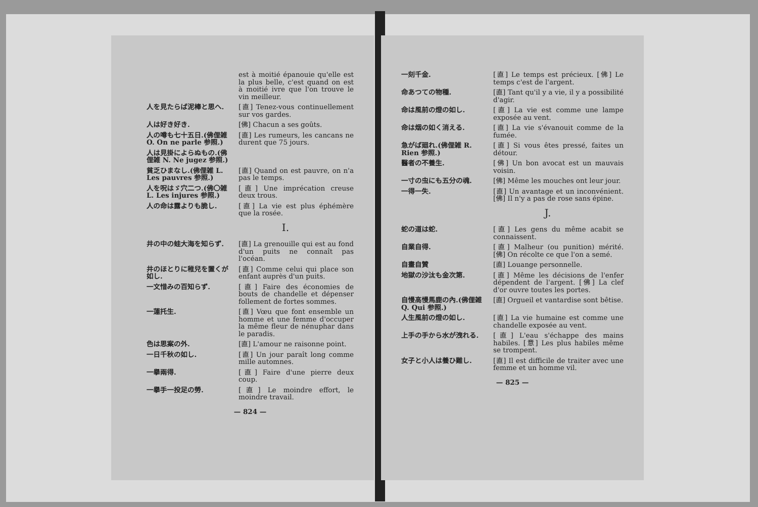est à moitié épanouie qu'elle est la plus belle, c'est quand on est à moitié ivre que l'on trouve le vin meilleur.
人を見たらば泥棒と思へ. [直] Tenez-vous continuellement sur vos gardes.
人は好き好き. [佛] Chacun a ses goûts.
人の噂も七十五日.(佛俚雑 O. On ne parle 参照.)
[直] Les rumeurs, les cancans ne durent que 75 jours.
人は見掛によらぬもの.(佛俚雑 N. Ne jugez 参照.)
貧乏ひまなし.(佛俚雑 L. Les pauvres 参照.)
[直] Quand on est pauvre, on n'a pas le temps.
人を呪はゞ穴二つ.(佛〇雑 L. Les injures 参照.)
[直] Une imprécation creuse deux trous.
人の命は露よりも脆し. [直] La vie est plus éphémère que la rosée.
I.
井の中の蛙大海を知らず. [直] La grenouille qui est au fond d'un puits ne connaît pas l'océan.
井のほとりに稚兒を置くが如し.
[直] Comme celui qui place son enfant auprès d'un puits.
一文惜みの百知らず. [直] Faire des économies de bouts de chandelle et dépenser follement de fortes sommes.
一蓮托生. [直] Vœu que font ensemble un homme et une femme d'occuper la même fleur de nénuphar dans le paradis.
色は思案の外. [直] L'amour ne raisonne point.
一日千秋の如し. [直] Un jour paraît long comme mille automnes.
一擧兩得. [直] Faire d'une pierre deux coup.
一擧手一投足の勞. [直] Le moindre effort, le moindre travail.
— 824 —
一刻千金. [直] Le temps est précieux. [佛] Le temps c'est de l'argent.
命あつての物種. [直] Tant qu'il y a vie, il y a possibilité d'agir.
命は風前の燈の如し. [直] La vie est comme une lampe exposée au vent.
命は烟の如く消える. [直] La vie s'évanouit comme de la fumée.
急がば廻れ.(佛俚雑 R. Rien 参照.)
[直] Si vous êtes pressé, faites un détour.
醫者の不養生. [佛] Un bon avocat est un mauvais voisin.
一寸の虫にも五分の魂. [佛] Même les mouches ont leur jour.
一得一失. [直] Un avantage et un inconvénient. [佛] Il n'y a pas de rose sans épine.
J.
蛇の道は蛇. [直] Les gens du même acabit se connaissent.
自業自得. [直] Malheur (ou punition) mérité. [佛] On récolte ce que l'on a semé.
自畫自贊 [直] Louange personnelle.
地獄の沙汰も金次第. [直] Même les décisions de l'enfer dépendent de l'argent. [佛] La clef d'or ouvre toutes les portes.
自慢高慢馬鹿の內.(佛俚雑 Q. Qui 参照.)
[直] Orgueil et vantardise sont bêtise.
人生風前の燈の如し. [直] La vie humaine est comme une chandelle exposée au vent.
上手の手から水が洩れる. [直] L'eau s'échappe des mains habiles. [意] Les plus habiles même se trompent.
女子と小人は養ひ難し. [直] Il est difficile de traiter avec une femme et un homme vil.
— 825 —